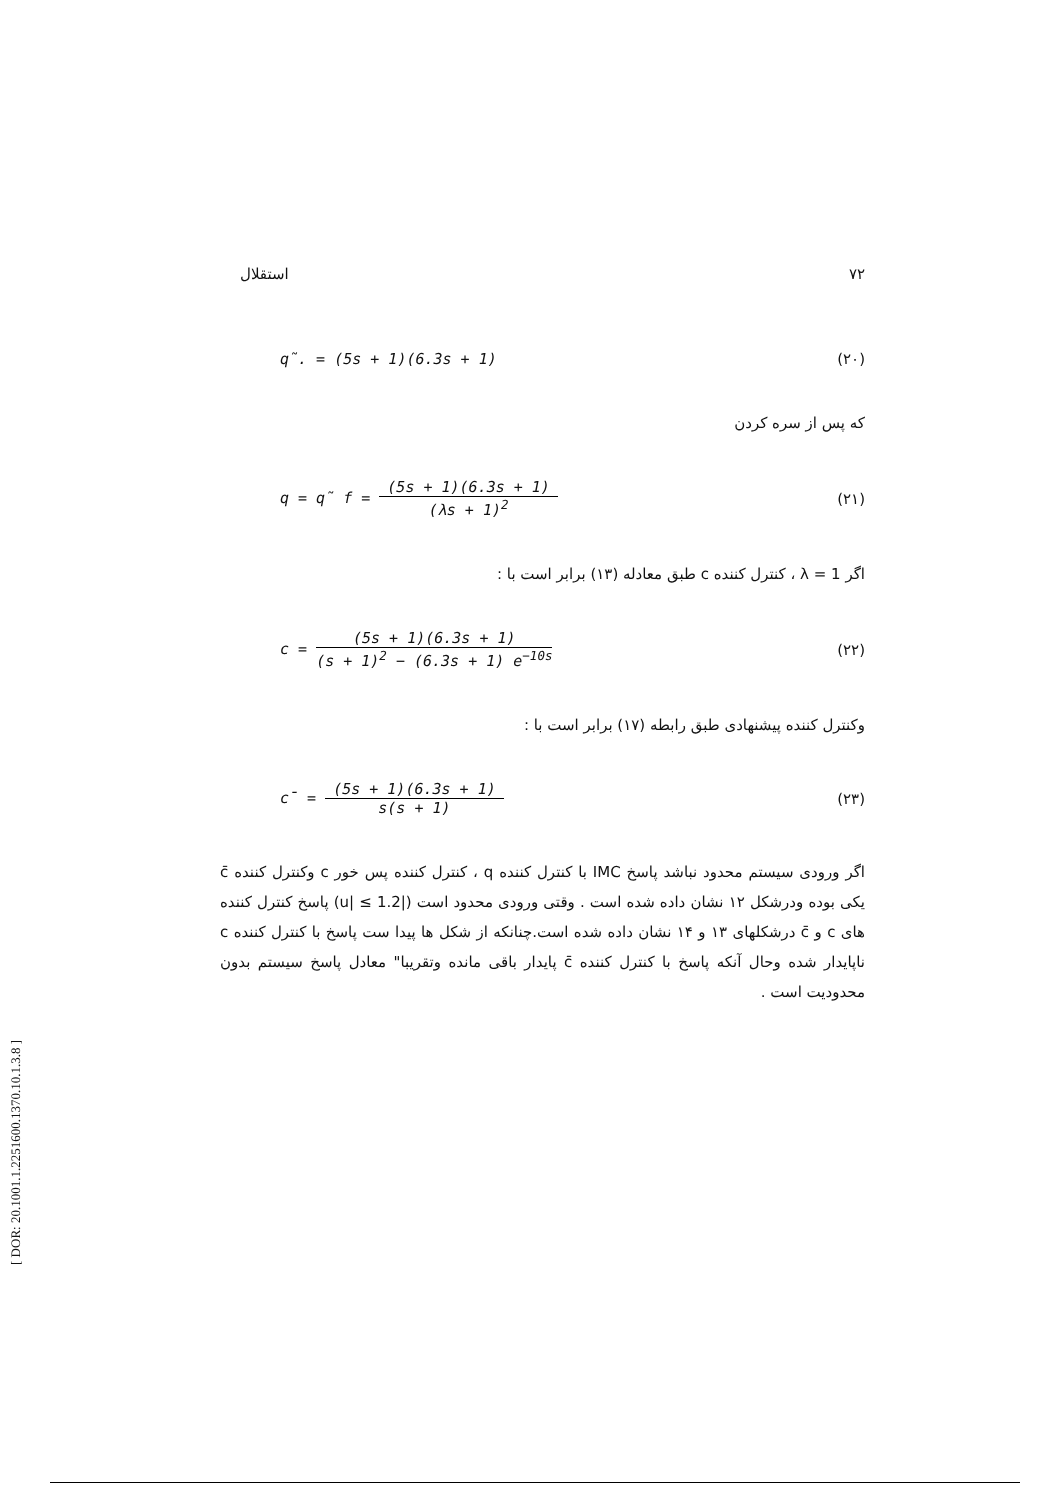استقلال ۷۲
q̃. = (5s + 1)(6.3s + 1) (۲۰)
که پس از سره کردن
q = q̃ f =
(5s + 1)(6.3s + 1)
(λs + 1)<sup>2</sup>
(۲۱)
اگر λ = 1 ، کنترل کننده c طبق معادله (۱۳) برابر است با :
c =
(5s + 1)(6.3s + 1)
(s + 1)<sup>2</sup> − (6.3s + 1) e<sup>−10s</sup>
(۲۲)
وکنترل کننده پیشنهادی طبق رابطه (۱۷) برابر است با :
c̄ =
(5s + 1)(6.3s + 1)
s(s + 1)
(۲۳)
اگر ورودی سیستم محدود نباشد پاسخ IMC با کنترل کننده q ، کنترل کننده پس خور c وکنترل کننده c̄ یکی بوده ودرشکل ۱۲ نشان داده شده است . وقتی ورودی محدود است (|u| ≤ 1.2) پاسخ کنترل کننده های c و c̄ درشکلهای ۱۳ و ۱۴ نشان داده شده است.چنانکه از شکل ها پیدا ست پاسخ با کنترل کننده c ناپایدار شده وحال آنکه پاسخ با کنترل کننده c̄ پایدار باقی مانده وتقریبا" معادل پاسخ سیستم بدون محدودیت است .
[ DOR: 20.1001.1.2251600.1370.10.1.3.8 ]